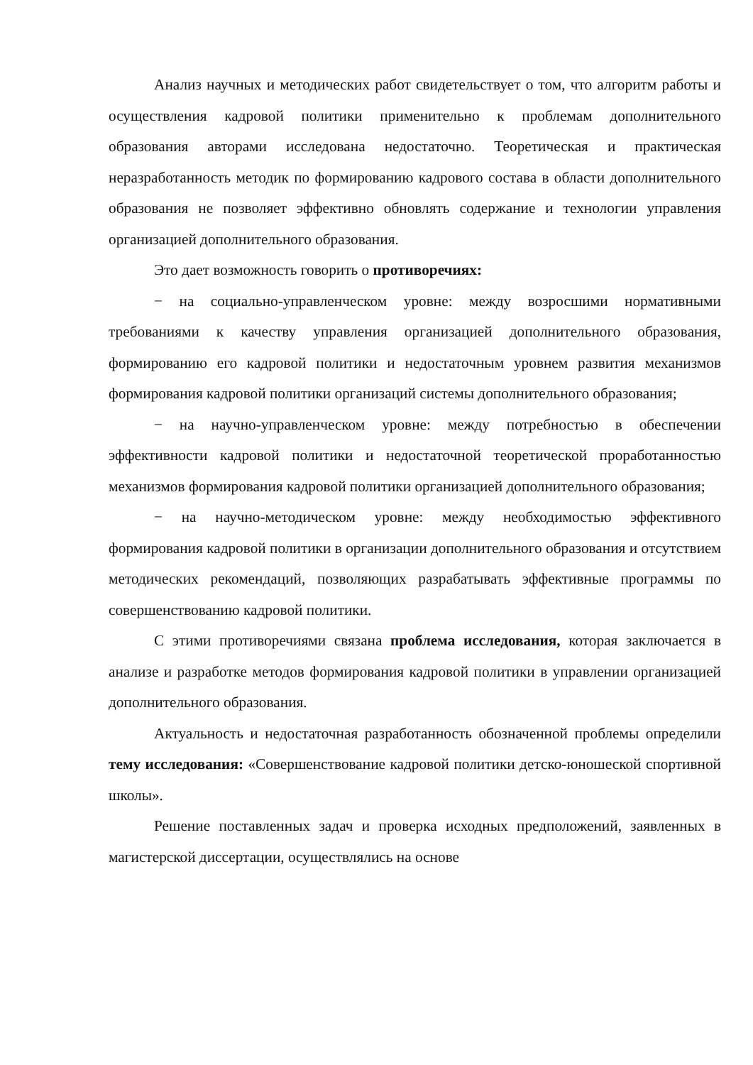Анализ научных и методических работ свидетельствует о том, что алгоритм работы и осуществления кадровой политики применительно к проблемам дополнительного образования авторами исследована недостаточно. Теоретическая и практическая неразработанность методик по формированию кадрового состава в области дополнительного образования не позволяет эффективно обновлять содержание и технологии управления организацией дополнительного образования.
Это дает возможность говорить о противоречиях:
− на социально-управленческом уровне: между возросшими нормативными требованиями к качеству управления организацией дополнительного образования, формированию его кадровой политики и недостаточным уровнем развития механизмов формирования кадровой политики организаций системы дополнительного образования;
− на научно-управленческом уровне: между потребностью в обеспечении эффективности кадровой политики и недостаточной теоретической проработанностью механизмов формирования кадровой политики организацией дополнительного образования;
− на научно-методическом уровне: между необходимостью эффективного формирования кадровой политики в организации дополнительного образования и отсутствием методических рекомендаций, позволяющих разрабатывать эффективные программы по совершенствованию кадровой политики.
С этими противоречиями связана проблема исследования, которая заключается в анализе и разработке методов формирования кадровой политики в управлении организацией дополнительного образования.
Актуальность и недостаточная разработанность обозначенной проблемы определили тему исследования: «Совершенствование кадровой политики детско-юношеской спортивной школы».
Решение поставленных задач и проверка исходных предположений, заявленных в магистерской диссертации, осуществлялись на основе